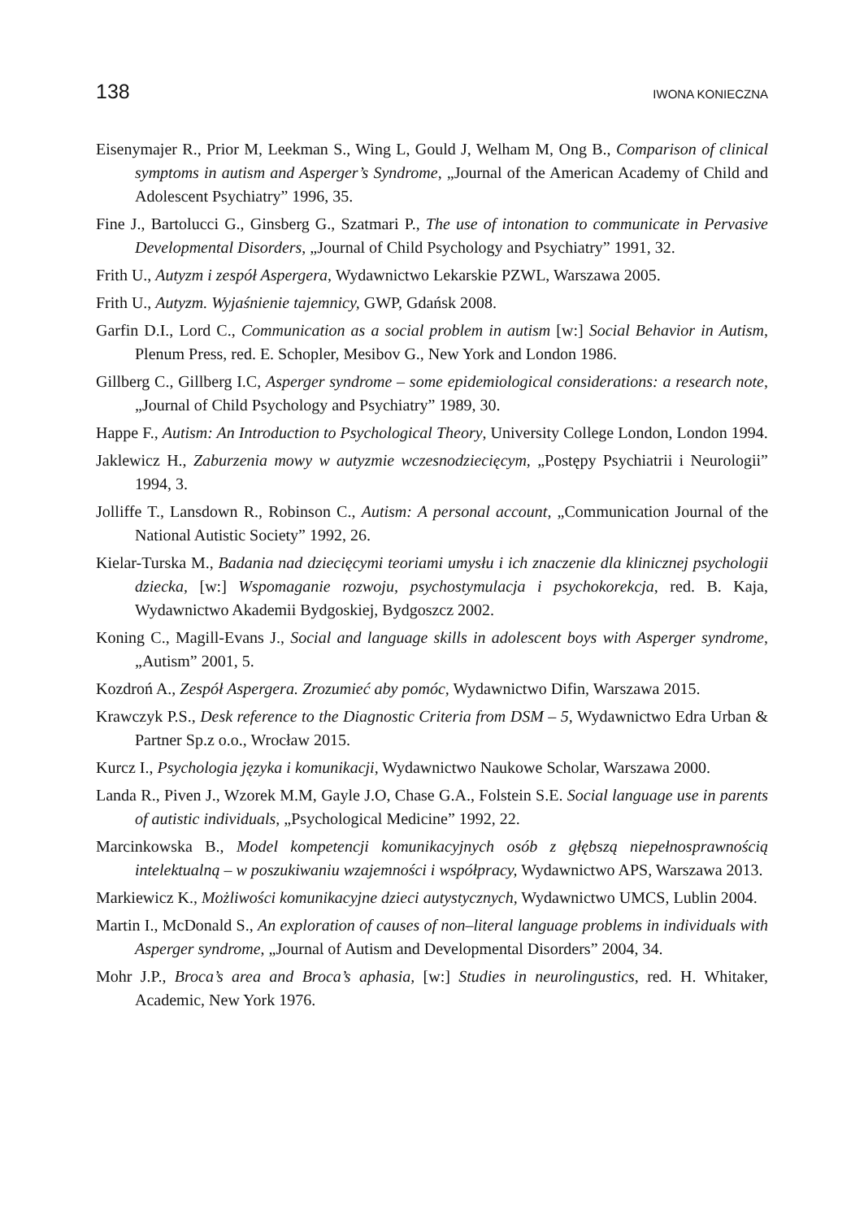138 IWONA KONIECZNA
Eisenymajer R., Prior M, Leekman S., Wing L, Gould J, Welham M, Ong B., Comparison of clinical symptoms in autism and Asperger’s Syndrome, „Journal of the American Academy of Child and Adolescent Psychiatry” 1996, 35.
Fine J., Bartolucci G., Ginsberg G., Szatmari P., The use of intonation to communicate in Pervasive Developmental Disorders, „Journal of Child Psychology and Psychiatry” 1991, 32.
Frith U., Autyzm i zespół Aspergera, Wydawnictwo Lekarskie PZWL, Warszawa 2005.
Frith U., Autyzm. Wyjaśnienie tajemnicy, GWP, Gdańsk 2008.
Garfin D.I., Lord C., Communication as a social problem in autism [w:] Social Behavior in Autism, Plenum Press, red. E. Schopler, Mesibov G., New York and London 1986.
Gillberg C., Gillberg I.C, Asperger syndrome – some epidemiological considerations: a research note, „Journal of Child Psychology and Psychiatry” 1989, 30.
Happe F., Autism: An Introduction to Psychological Theory, University College London, London 1994.
Jaklewicz H., Zaburzenia mowy w autyzmie wczesnodziecięcym, „Postępy Psychiatrii i Neurologii” 1994, 3.
Jolliffe T., Lansdown R., Robinson C., Autism: A personal account, „Communication Journal of the National Autistic Society” 1992, 26.
Kielar-Turska M., Badania nad dziecięcymi teoriami umysłu i ich znaczenie dla klinicznej psychologii dziecka, [w:] Wspomaganie rozwoju, psychostymulacja i psychokorekcja, red. B. Kaja, Wydawnictwo Akademii Bydgoskiej, Bydgoszcz 2002.
Koning C., Magill-Evans J., Social and language skills in adolescent boys with Asperger syndrome, „Autism” 2001, 5.
Kozdroń A., Zespół Aspergera. Zrozumieć aby pomóc, Wydawnictwo Difin, Warszawa 2015.
Krawczyk P.S., Desk reference to the Diagnostic Criteria from DSM – 5, Wydawnictwo Edra Urban & Partner Sp.z o.o., Wrocław 2015.
Kurcz I., Psychologia języka i komunikacji, Wydawnictwo Naukowe Scholar, Warszawa 2000.
Landa R., Piven J., Wzorek M.M, Gayle J.O, Chase G.A., Folstein S.E. Social language use in parents of autistic individuals, „Psychological Medicine” 1992, 22.
Marcinkowska B., Model kompetencji komunikacyjnych osób z głębszą niepełnosprawnością intelektualną – w poszukiwaniu wzajemności i współpracy, Wydawnictwo APS, Warszawa 2013.
Markiewicz K., Możliwości komunikacyjne dzieci autystycznych, Wydawnictwo UMCS, Lublin 2004.
Martin I., McDonald S., An exploration of causes of non–literal language problems in individuals with Asperger syndrome, „Journal of Autism and Developmental Disorders” 2004, 34.
Mohr J.P., Broca’s area and Broca’s aphasia, [w:] Studies in neurolingustics, red. H. Whitaker, Academic, New York 1976.